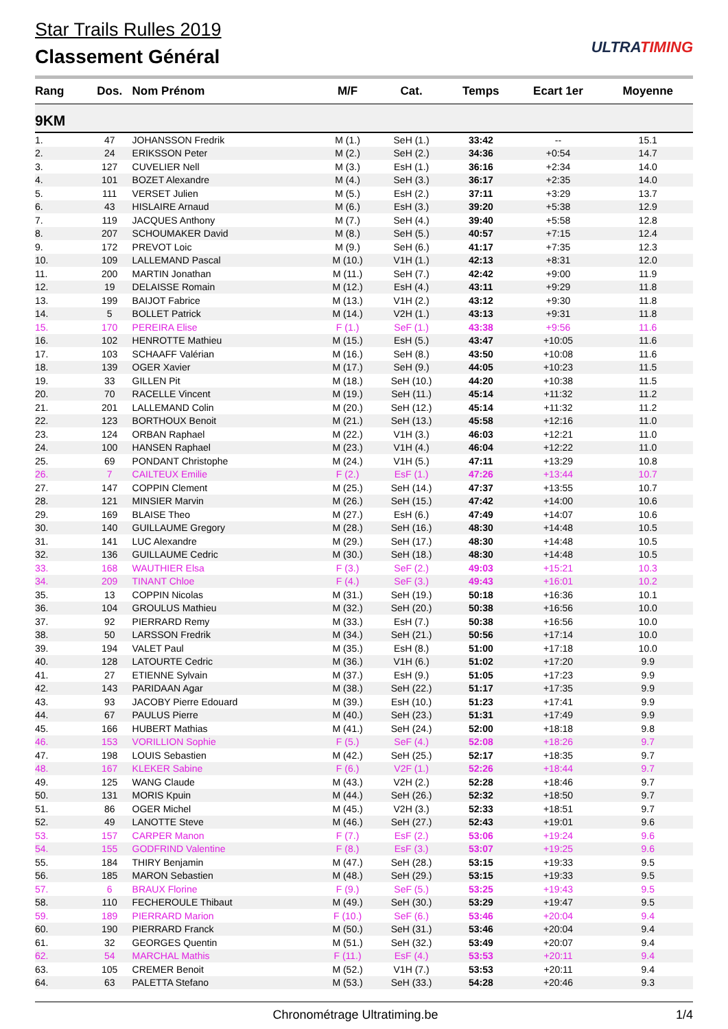Star Trails Rulles 2019
Classement Général
ULTRATIMING
| Rang | Dos. | Nom Prénom | M/F | Cat. | Temps | Ecart 1er | Moyenne |
| --- | --- | --- | --- | --- | --- | --- | --- |
| 9KM | | | | | | | |
| 1. | 47 | JOHANSSON Fredrik | M (1.) | SeH (1.) | 33:42 | -- | 15.1 |
| 2. | 24 | ERIKSSON Peter | M (2.) | SeH (2.) | 34:36 | +0:54 | 14.7 |
| 3. | 127 | CUVELIER Nell | M (3.) | EsH (1.) | 36:16 | +2:34 | 14.0 |
| 4. | 101 | BOZET Alexandre | M (4.) | SeH (3.) | 36:17 | +2:35 | 14.0 |
| 5. | 111 | VERSET Julien | M (5.) | EsH (2.) | 37:11 | +3:29 | 13.7 |
| 6. | 43 | HISLAIRE Arnaud | M (6.) | EsH (3.) | 39:20 | +5:38 | 12.9 |
| 7. | 119 | JACQUES Anthony | M (7.) | SeH (4.) | 39:40 | +5:58 | 12.8 |
| 8. | 207 | SCHOUMAKER David | M (8.) | SeH (5.) | 40:57 | +7:15 | 12.4 |
| 9. | 172 | PREVOT Loic | M (9.) | SeH (6.) | 41:17 | +7:35 | 12.3 |
| 10. | 109 | LALLEMAND Pascal | M (10.) | V1H (1.) | 42:13 | +8:31 | 12.0 |
| 11. | 200 | MARTIN Jonathan | M (11.) | SeH (7.) | 42:42 | +9:00 | 11.9 |
| 12. | 19 | DELAISSE Romain | M (12.) | EsH (4.) | 43:11 | +9:29 | 11.8 |
| 13. | 199 | BAIJOT Fabrice | M (13.) | V1H (2.) | 43:12 | +9:30 | 11.8 |
| 14. | 5 | BOLLET Patrick | M (14.) | V2H (1.) | 43:13 | +9:31 | 11.8 |
| 15. | 170 | PEREIRA Elise | F (1.) | SeF (1.) | 43:38 | +9:56 | 11.6 |
| 16. | 102 | HENROTTE Mathieu | M (15.) | EsH (5.) | 43:47 | +10:05 | 11.6 |
| 17. | 103 | SCHAAFF Valérian | M (16.) | SeH (8.) | 43:50 | +10:08 | 11.6 |
| 18. | 139 | OGER Xavier | M (17.) | SeH (9.) | 44:05 | +10:23 | 11.5 |
| 19. | 33 | GILLEN Pit | M (18.) | SeH (10.) | 44:20 | +10:38 | 11.5 |
| 20. | 70 | RACELLE Vincent | M (19.) | SeH (11.) | 45:14 | +11:32 | 11.2 |
| 21. | 201 | LALLEMAND Colin | M (20.) | SeH (12.) | 45:14 | +11:32 | 11.2 |
| 22. | 123 | BORTHOUX Benoit | M (21.) | SeH (13.) | 45:58 | +12:16 | 11.0 |
| 23. | 124 | ORBAN Raphael | M (22.) | V1H (3.) | 46:03 | +12:21 | 11.0 |
| 24. | 100 | HANSEN Raphael | M (23.) | V1H (4.) | 46:04 | +12:22 | 11.0 |
| 25. | 69 | PONDANT Christophe | M (24.) | V1H (5.) | 47:11 | +13:29 | 10.8 |
| 26. | 7 | CAILTEUX Emilie | F (2.) | EsF (1.) | 47:26 | +13:44 | 10.7 |
| 27. | 147 | COPPIN Clement | M (25.) | SeH (14.) | 47:37 | +13:55 | 10.7 |
| 28. | 121 | MINSIER Marvin | M (26.) | SeH (15.) | 47:42 | +14:00 | 10.6 |
| 29. | 169 | BLAISE Theo | M (27.) | EsH (6.) | 47:49 | +14:07 | 10.6 |
| 30. | 140 | GUILLAUME Gregory | M (28.) | SeH (16.) | 48:30 | +14:48 | 10.5 |
| 31. | 141 | LUC Alexandre | M (29.) | SeH (17.) | 48:30 | +14:48 | 10.5 |
| 32. | 136 | GUILLAUME Cedric | M (30.) | SeH (18.) | 48:30 | +14:48 | 10.5 |
| 33. | 168 | WAUTHIER Elsa | F (3.) | SeF (2.) | 49:03 | +15:21 | 10.3 |
| 34. | 209 | TINANT Chloe | F (4.) | SeF (3.) | 49:43 | +16:01 | 10.2 |
| 35. | 13 | COPPIN Nicolas | M (31.) | SeH (19.) | 50:18 | +16:36 | 10.1 |
| 36. | 104 | GROULUS Mathieu | M (32.) | SeH (20.) | 50:38 | +16:56 | 10.0 |
| 37. | 92 | PIERRARD Remy | M (33.) | EsH (7.) | 50:38 | +16:56 | 10.0 |
| 38. | 50 | LARSSON Fredrik | M (34.) | SeH (21.) | 50:56 | +17:14 | 10.0 |
| 39. | 194 | VALET Paul | M (35.) | EsH (8.) | 51:00 | +17:18 | 10.0 |
| 40. | 128 | LATOURTE Cedric | M (36.) | V1H (6.) | 51:02 | +17:20 | 9.9 |
| 41. | 27 | ETIENNE Sylvain | M (37.) | EsH (9.) | 51:05 | +17:23 | 9.9 |
| 42. | 143 | PARIDAAN Agar | M (38.) | SeH (22.) | 51:17 | +17:35 | 9.9 |
| 43. | 93 | JACOBY Pierre Edouard | M (39.) | EsH (10.) | 51:23 | +17:41 | 9.9 |
| 44. | 67 | PAULUS Pierre | M (40.) | SeH (23.) | 51:31 | +17:49 | 9.9 |
| 45. | 166 | HUBERT Mathias | M (41.) | SeH (24.) | 52:00 | +18:18 | 9.8 |
| 46. | 153 | VORILLION Sophie | F (5.) | SeF (4.) | 52:08 | +18:26 | 9.7 |
| 47. | 198 | LOUIS Sebastien | M (42.) | SeH (25.) | 52:17 | +18:35 | 9.7 |
| 48. | 167 | KLEKER Sabine | F (6.) | V2F (1.) | 52:26 | +18:44 | 9.7 |
| 49. | 125 | WANG Claude | M (43.) | V2H (2.) | 52:28 | +18:46 | 9.7 |
| 50. | 131 | MORIS Kpuin | M (44.) | SeH (26.) | 52:32 | +18:50 | 9.7 |
| 51. | 86 | OGER Michel | M (45.) | V2H (3.) | 52:33 | +18:51 | 9.7 |
| 52. | 49 | LANOTTE Steve | M (46.) | SeH (27.) | 52:43 | +19:01 | 9.6 |
| 53. | 157 | CARPER Manon | F (7.) | EsF (2.) | 53:06 | +19:24 | 9.6 |
| 54. | 155 | GODFRIND Valentine | F (8.) | EsF (3.) | 53:07 | +19:25 | 9.6 |
| 55. | 184 | THIRY Benjamin | M (47.) | SeH (28.) | 53:15 | +19:33 | 9.5 |
| 56. | 185 | MARON Sebastien | M (48.) | SeH (29.) | 53:15 | +19:33 | 9.5 |
| 57. | 6 | BRAUX Florine | F (9.) | SeF (5.) | 53:25 | +19:43 | 9.5 |
| 58. | 110 | FECHEROULE Thibaut | M (49.) | SeH (30.) | 53:29 | +19:47 | 9.5 |
| 59. | 189 | PIERRARD Marion | F (10.) | SeF (6.) | 53:46 | +20:04 | 9.4 |
| 60. | 190 | PIERRARD Franck | M (50.) | SeH (31.) | 53:46 | +20:04 | 9.4 |
| 61. | 32 | GEORGES Quentin | M (51.) | SeH (32.) | 53:49 | +20:07 | 9.4 |
| 62. | 54 | MARCHAL Mathis | F (11.) | EsF (4.) | 53:53 | +20:11 | 9.4 |
| 63. | 105 | CREMER Benoit | M (52.) | V1H (7.) | 53:53 | +20:11 | 9.4 |
| 64. | 63 | PALETTA Stefano | M (53.) | SeH (33.) | 54:28 | +20:46 | 9.3 |
Chronométrage Ultratiming.be 1/4